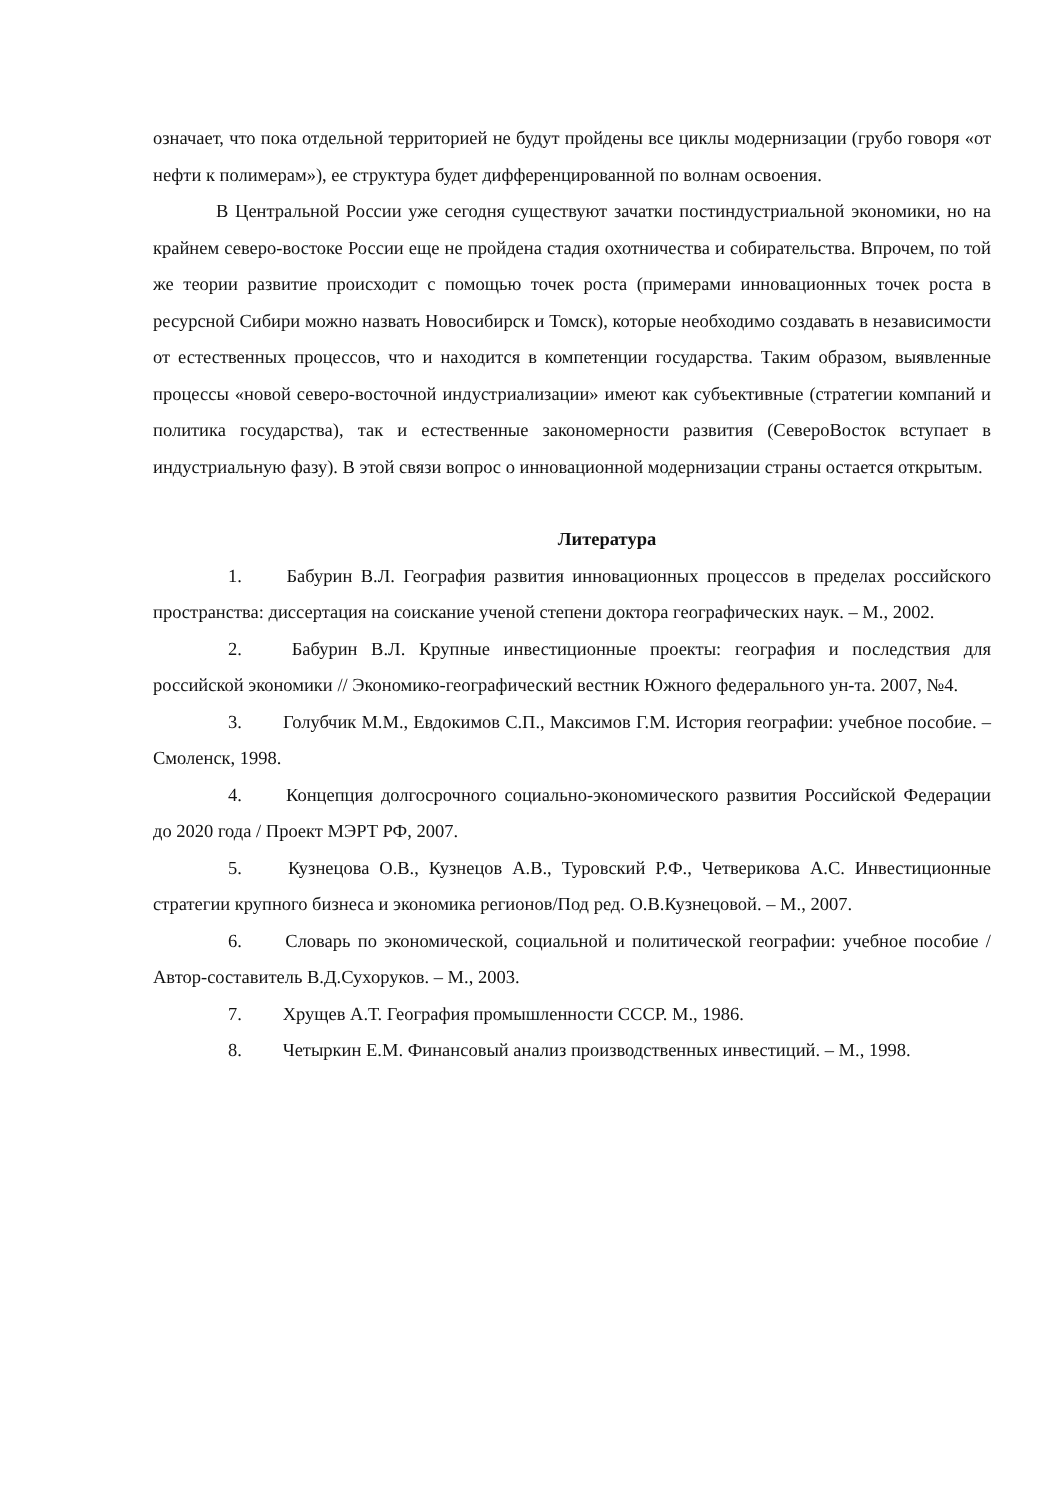означает, что пока отдельной территорией не будут пройдены все циклы модернизации (грубо говоря «от нефти к полимерам»), ее структура будет дифференцированной по волнам освоения.
В Центральной России уже сегодня существуют зачатки постиндустриальной экономики, но на крайнем северо-востоке России еще не пройдена стадия охотничества и собирательства. Впрочем, по той же теории развитие происходит с помощью точек роста (примерами инновационных точек роста в ресурсной Сибири можно назвать Новосибирск и Томск), которые необходимо создавать в независимости от естественных процессов, что и находится в компетенции государства. Таким образом, выявленные процессы «новой северо-восточной индустриализации» имеют как субъективные (стратегии компаний и политика государства), так и естественные закономерности развития (СевероВосток вступает в индустриальную фазу). В этой связи вопрос о инновационной модернизации страны остается открытым.
Литература
1. Бабурин В.Л. География развития инновационных процессов в пределах российского пространства: диссертация на соискание ученой степени доктора географических наук. – М., 2002.
2. Бабурин В.Л. Крупные инвестиционные проекты: география и последствия для российской экономики // Экономико-географический вестник Южного федерального ун-та. 2007, №4.
3. Голубчик М.М., Евдокимов С.П., Максимов Г.М. История географии: учебное пособие. – Смоленск, 1998.
4. Концепция долгосрочного социально-экономического развития Российской Федерации до 2020 года / Проект МЭРТ РФ, 2007.
5. Кузнецова О.В., Кузнецов А.В., Туровский Р.Ф., Четверикова А.С. Инвестиционные стратегии крупного бизнеса и экономика регионов/Под ред. О.В.Кузнецовой. – М., 2007.
6. Словарь по экономической, социальной и политической географии: учебное пособие / Автор-составитель В.Д.Сухоруков. – М., 2003.
7. Хрущев А.Т. География промышленности СССР. М., 1986.
8. Четыркин Е.М. Финансовый анализ производственных инвестиций. – М., 1998.